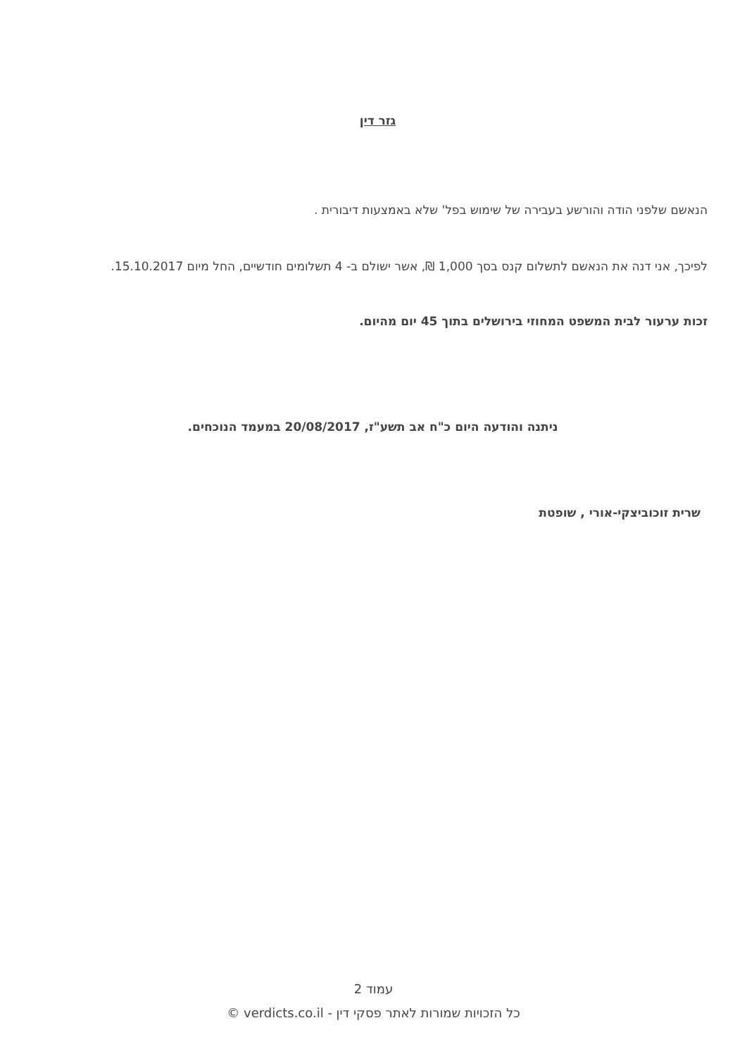גזר דין
הנאשם שלפני הודה והורשע בעבירה של שימוש בפל' שלא באמצעות דיבורית .
לפיכך, אני דנה את הנאשם לתשלום קנס בסך 1,000 ₪, אשר ישולם ב- 4 תשלומים חודשיים, החל מיום 15.10.2017.
זכות ערעור לבית המשפט המחוזי בירושלים בתוך 45 יום מהיום.
ניתנה והודעה היום כ"ח אב תשע"ז, 20/08/2017 במעמד הנוכחים.
שרית זוכוביצקי-אורי , שופטת
עמוד 2
כל הזכויות שמורות לאתר פסקי דין - verdicts.co.il ©